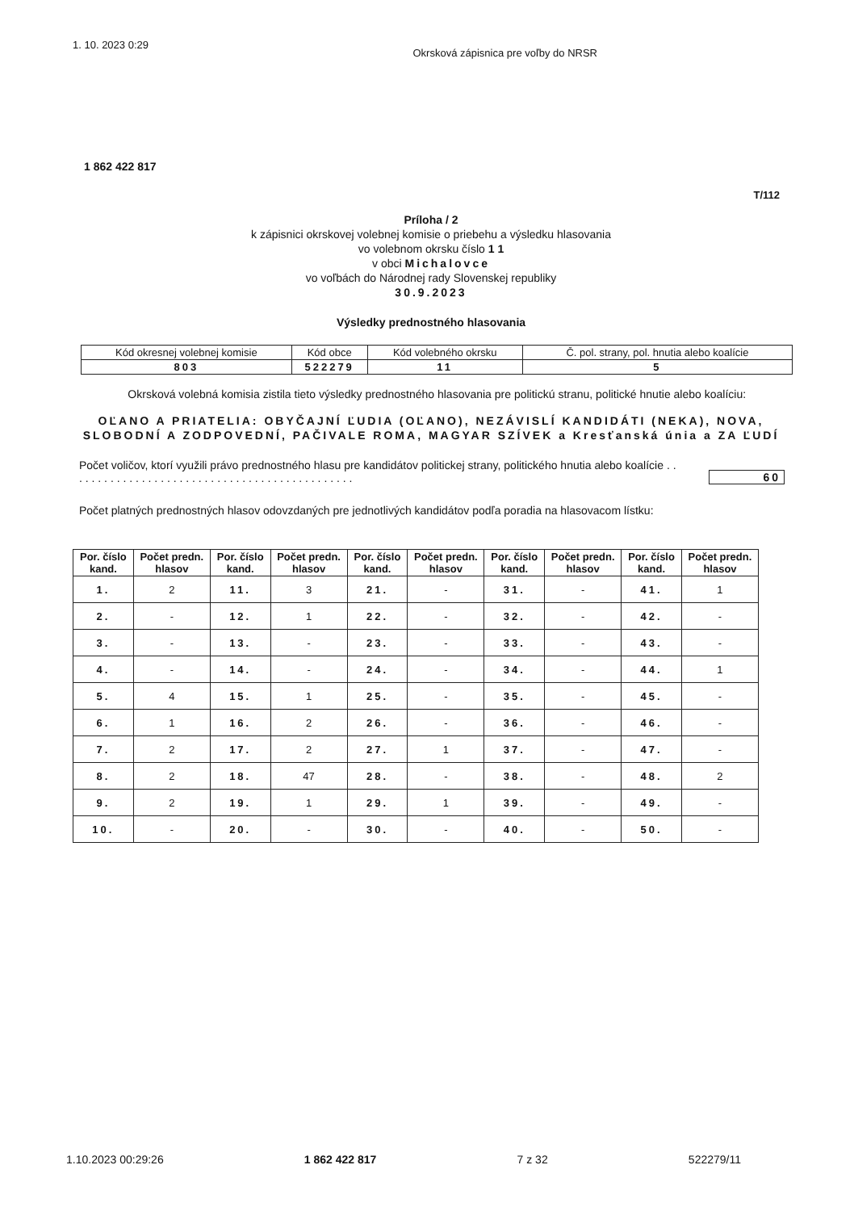1. 10. 2023 0:29 Okrsková zápisnica pre voľby do NRSR
1 862 422 817
T/112
Príloha / 2
k zápisnici okrskovej volebnej komisie o priebehu a výsledku hlasovania
vo volebnom okrsku číslo 1 1
v obci Michalovce
vo voľbách do Národnej rady Slovenskej republiky
30.9.2023
Výsledky prednostného hlasovania
| Kód okresnej volebnej komisie | Kód obce | Kód volebného okrsku | Č. pol. strany, pol. hnutia alebo koalície |
| 803 | 522279 | 11 | 5 |
Okrsková volebná komisia zistila tieto výsledky prednostného hlasovania pre politickú stranu, politické hnutie alebo koalíciu:
OĽANO A PRIATELIA: OBYČAJNÍ ĽUDIA (OĽANO), NEZÁVISLÍ KANDIDÁTI (NEKA), NOVA, SLOBODNÍ A ZODPOVEDNÍ, PAČIVALE ROMA, MAGYAR SZÍVEK a Kresťanská únia a ZA ĽUDÍ
Počet voličov, ktorí využili právo prednostného hlasu pre kandidátov politickej strany, politického hnutia alebo koalície . . . . . . . . . . . . . . . . . . . . . . . . . . . . . . . . . . . . . . . . . . . . . . 60
Počet platných prednostných hlasov odovzdaných pre jednotlivých kandidátov podľa poradia na hlasovacom lístku:
| Por. číslo kand. | Počet predn. hlasov | Por. číslo kand. | Počet predn. hlasov | Por. číslo kand. | Počet predn. hlasov | Por. číslo kand. | Počet predn. hlasov | Por. číslo kand. | Počet predn. hlasov |
| --- | --- | --- | --- | --- | --- | --- | --- | --- | --- |
| 1. | 2 | 11. | 3 | 21. | - | 31. | - | 41. | 1 |
| 2. | - | 12. | 1 | 22. | - | 32. | - | 42. | - |
| 3. | - | 13. | - | 23. | - | 33. | - | 43. | - |
| 4. | - | 14. | - | 24. | - | 34. | - | 44. | 1 |
| 5. | 4 | 15. | 1 | 25. | - | 35. | - | 45. | - |
| 6. | 1 | 16. | 2 | 26. | - | 36. | - | 46. | - |
| 7. | 2 | 17. | 2 | 27. | 1 | 37. | - | 47. | - |
| 8. | 2 | 18. | 47 | 28. | - | 38. | - | 48. | 2 |
| 9. | 2 | 19. | 1 | 29. | 1 | 39. | - | 49. | - |
| 10. | - | 20. | - | 30. | - | 40. | - | 50. | - |
1.10.2023 00:29:26 1 862 422 817 7 z 32 522279/11